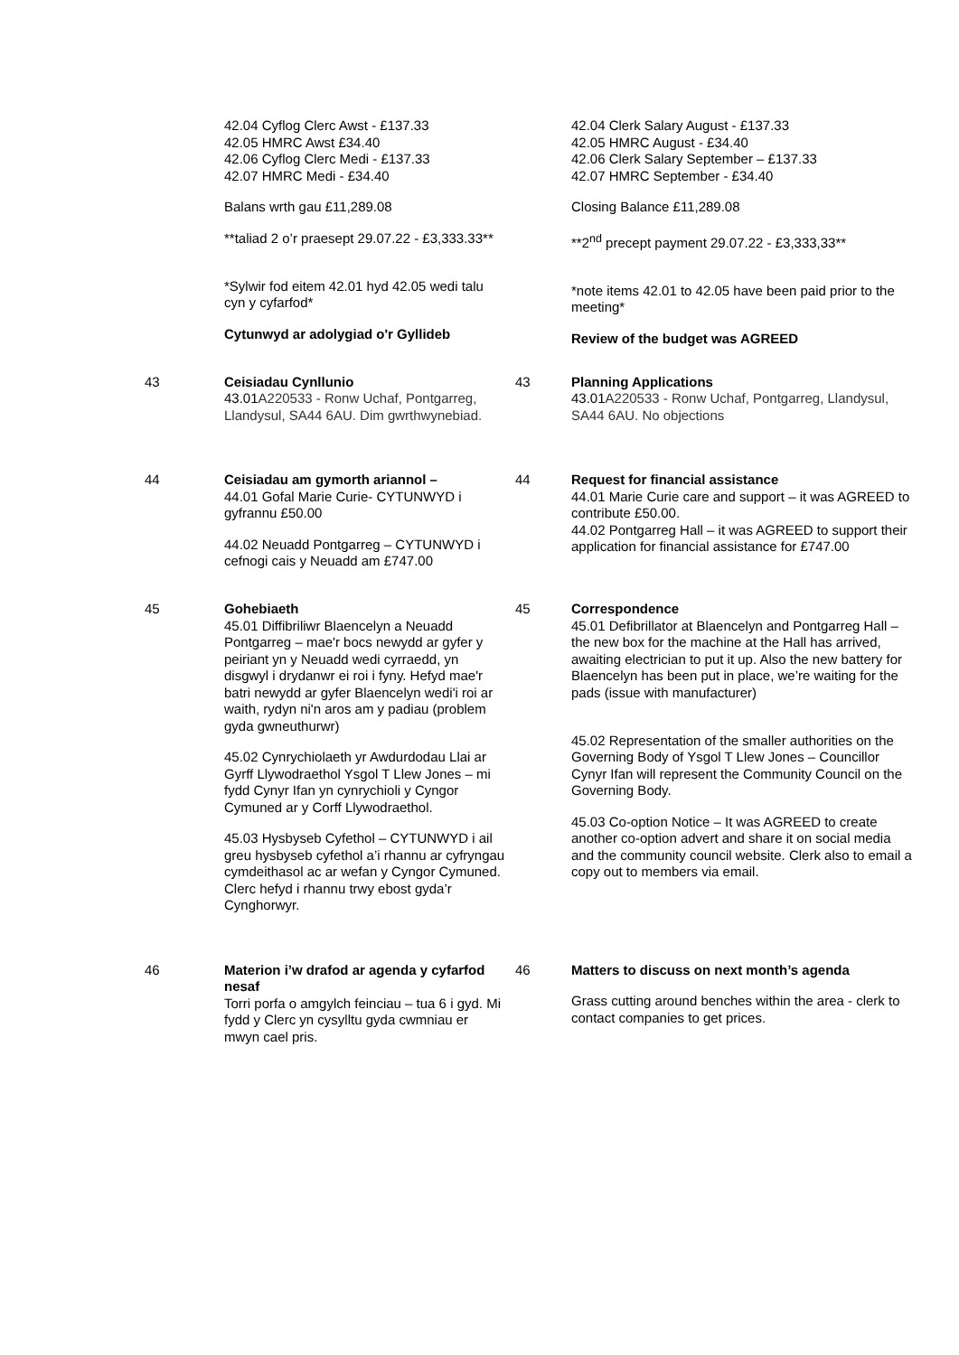| | 42.04 Cyflog Clerc Awst - £137.33 42.05 HMRC Awst £34.40 42.06 Cyflog Clerc Medi - £137.33 42.07 HMRC Medi - £34.40 Balans wrth gau £11,289.08 **taliad 2 o’r praesept 29.07.22 - £3,333.33** *Sylwir fod eitem 42.01 hyd 42.05 wedi talu cyn y cyfarfod* Cytunwyd ar adolygiad o'r Gyllideb | | 42.04 Clerk Salary August - £137.33 42.05 HMRC August - £34.40 42.06 Clerk Salary September – £137.33 42.07 HMRC September - £34.40 Closing Balance £11,289.08 **2<sup>nd</sup> precept payment 29.07.22 - £3,333,33** *note items 42.01 to 42.05 have been paid prior to the meeting* Review of the budget was AGREED |
| 43 | Ceisiadau Cynllunio 43.01 A220533 - Ronw Uchaf, Pontgarreg, Llandysul, SA44 6AU. Dim gwrthwynebiad. | 43 | Planning Applications 43.01 A220533 - Ronw Uchaf, Pontgarreg, Llandysul, SA44 6AU. No objections |
| 44 | Ceisiadau am gymorth ariannol – 44.01 Gofal Marie Curie- CYTUNWYD i gyfrannu £50.00 44.02 Neuadd Pontgarreg – CYTUNWYD i cefnogi cais y Neuadd am £747.00 | 44 | Request for financial assistance 44.01 Marie Curie care and support – it was AGREED to contribute £50.00. 44.02 Pontgarreg Hall – it was AGREED to support their application for financial assistance for £747.00 |
| 45 | Gohebiaeth 45.01 Diffibriliwr Blaencelyn a Neuadd Pontgarreg – mae'r bocs newydd ar gyfer y peiriant yn y Neuadd wedi cyrraedd, yn disgwyl i drydanwr ei roi i fyny. Hefyd mae'r batri newydd ar gyfer Blaencelyn wedi'i roi ar waith, rydyn ni'n aros am y padiau (problem gyda gwneuthurwr) 45.02 Cynrychiolaeth yr Awdurdodau Llai ar Gyrff Llywodraethol Ysgol T Llew Jones – mi fydd Cynyr Ifan yn cynrychioli y Cyngor Cymuned ar y Corff Llywodraethol. 45.03 Hysbyseb Cyfethol – CYTUNWYD i ail greu hysbyseb cyfethol a’i rhannu ar cyfryngau cymdeithasol ac ar wefan y Cyngor Cymuned. Clerc hefyd i rhannu trwy ebost gyda’r Cynghorwyr. | 45 | Correspondence 45.01 Defibrillator at Blaencelyn and Pontgarreg Hall – the new box for the machine at the Hall has arrived, awaiting electrician to put it up. Also the new battery for Blaencelyn has been put in place, we’re waiting for the pads (issue with manufacturer) 45.02 Representation of the smaller authorities on the Governing Body of Ysgol T Llew Jones – Councillor Cynyr Ifan will represent the Community Council on the Governing Body. 45.03 Co-option Notice – It was AGREED to create another co-option advert and share it on social media and the community council website. Clerk also to email a copy out to members via email. |
| 46 | Materion i’w drafod ar agenda y cyfarfod nesaf Torri porfa o amgylch feinciau – tua 6 i gyd. Mi fydd y Clerc yn cysylltu gyda cwmniau er mwyn cael pris. | 46 | Matters to discuss on next month’s agenda Grass cutting around benches within the area - clerk to contact companies to get prices. |